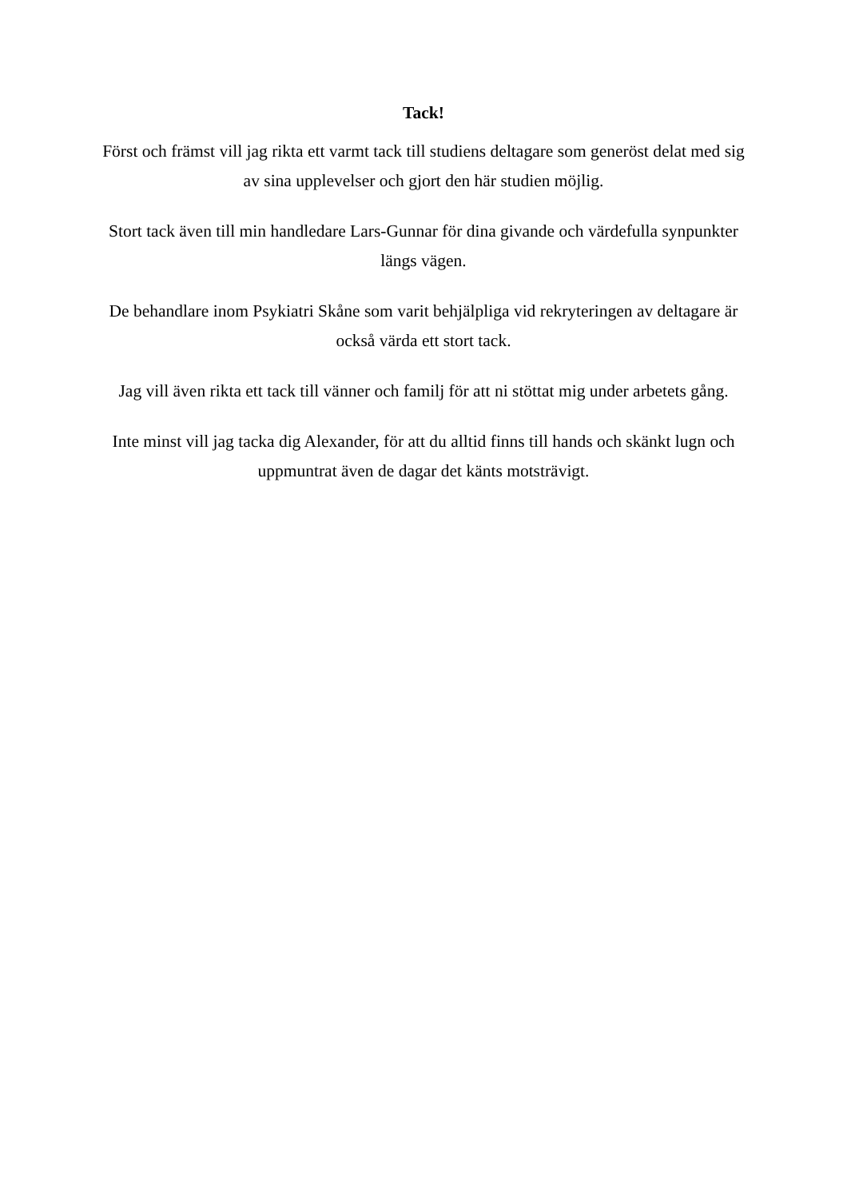Tack!
Först och främst vill jag rikta ett varmt tack till studiens deltagare som generöst delat med sig av sina upplevelser och gjort den här studien möjlig.
Stort tack även till min handledare Lars-Gunnar för dina givande och värdefulla synpunkter längs vägen.
De behandlare inom Psykiatri Skåne som varit behjälpliga vid rekryteringen av deltagare är också värda ett stort tack.
Jag vill även rikta ett tack till vänner och familj för att ni stöttat mig under arbetets gång.
Inte minst vill jag tacka dig Alexander, för att du alltid finns till hands och skänkt lugn och uppmuntrat även de dagar det känts motsträvigt.